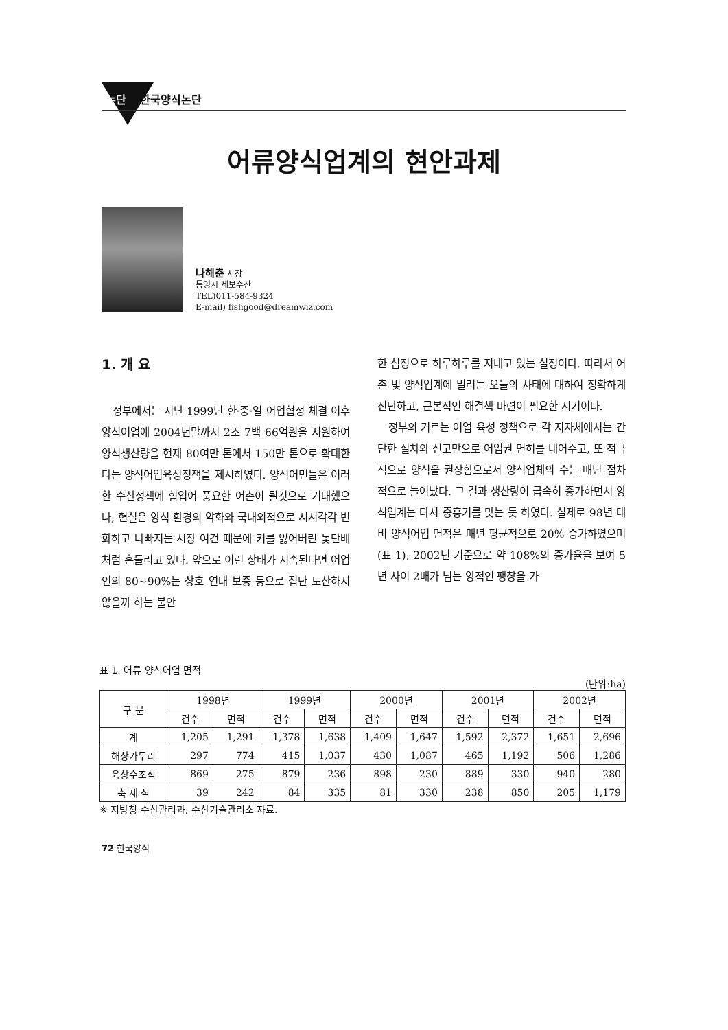논단 한국양식논단
어류양식업계의 현안과제
나해춘 사장
통영시 세보수산
TEL)011-584-9324
E-mail) fishgood@dreamwiz.com
1. 개 요
정부에서는 지난 1999년 한·중·일 어업협정 체결 이후 양식어업에 2004년말까지 2조 7백 66억원을 지원하여 양식생산량을 현재 80여만 톤에서 150만 톤으로 확대한다는 양식어업육성정책을 제시하였다. 양식어민들은 이러한 수산정책에 힘입어 풍요한 어촌이 될것으로 기대했으나, 현실은 양식 환경의 악화와 국내외적으로 시시각각 변화하고 나빠지는 시장 여건 때문에 키를 잃어버린 돛단배 처럼 흔들리고 있다. 앞으로 이런 상태가 지속된다면 어업인의 80~90%는 상호 연대 보증 등으로 집단 도산하지 않을까 하는 불안
한 심정으로 하루하루를 지내고 있는 실정이다. 따라서 어촌 및 양식업계에 밀려든 오늘의 사태에 대하여 정확하게 진단하고, 근본적인 해결책 마련이 필요한 시기이다.
정부의 기르는 어업 육성 정책으로 각 지자체에서는 간단한 절차와 신고만으로 어업권 면허를 내어주고, 또 적극적으로 양식을 권장함으로서 양식업체의 수는 매년 점차적으로 늘어났다. 그 결과 생산량이 급속히 증가하면서 양식업계는 다시 중흥기를 맞는 듯 하였다. 실제로 98년 대비 양식어업 면적은 매년 평균적으로 20% 증가하였으며(표 1), 2002년 기준으로 약 108%의 증가율을 보여 5년 사이 2배가 넘는 양적인 팽창을 가
표 1. 어류 양식어업 면적
(단위:ha)
| 구 분 | 1998년 | | 1999년 | | 2000년 | | 2001년 | | 2002년 | |
| --- | --- | --- | --- | --- | --- | --- | --- | --- | --- | --- |
| | 건수 | 면적 | 건수 | 면적 | 건수 | 면적 | 건수 | 면적 | 건수 | 면적 |
| 계 | 1,205 | 1,291 | 1,378 | 1,638 | 1,409 | 1,647 | 1,592 | 2,372 | 1,651 | 2,696 |
| 해상가두리 | 297 | 774 | 415 | 1,037 | 430 | 1,087 | 465 | 1,192 | 506 | 1,286 |
| 육상수조식 | 869 | 275 | 879 | 236 | 898 | 230 | 889 | 330 | 940 | 280 |
| 축 제 식 | 39 | 242 | 84 | 335 | 81 | 330 | 238 | 850 | 205 | 1,179 |
※ 지방청 수산관리과, 수산기술관리소 자료.
72 한국양식